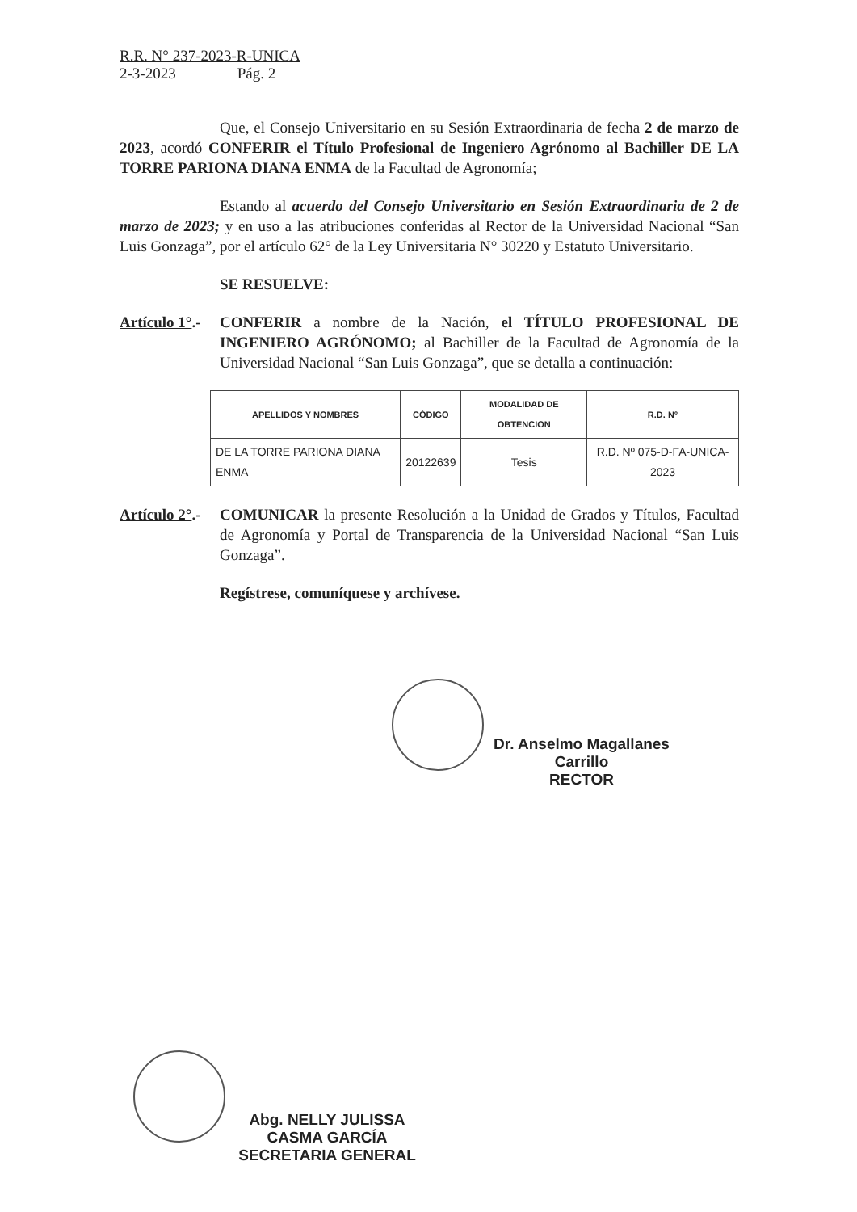R.R. N° 237-2023-R-UNICA
2-3-2023 Pág. 2
Que, el Consejo Universitario en su Sesión Extraordinaria de fecha 2 de marzo de 2023, acordó CONFERIR el Título Profesional de Ingeniero Agrónomo al Bachiller DE LA TORRE PARIONA DIANA ENMA de la Facultad de Agronomía;
Estando al acuerdo del Consejo Universitario en Sesión Extraordinaria de 2 de marzo de 2023; y en uso a las atribuciones conferidas al Rector de la Universidad Nacional “San Luis Gonzaga”, por el artículo 62° de la Ley Universitaria N° 30220 y Estatuto Universitario.
SE RESUELVE:
Artículo 1°.-
CONFERIR a nombre de la Nación, el TÍTULO PROFESIONAL DE INGENIERO AGRÓNOMO; al Bachiller de la Facultad de Agronomía de la Universidad Nacional “San Luis Gonzaga”, que se detalla a continuación:
| APELLIDOS Y NOMBRES | CÓDIGO | MODALIDAD DE OBTENCION | R.D. N° |
| --- | --- | --- | --- |
| DE LA TORRE PARIONA DIANA ENMA | 20122639 | Tesis | R.D. Nº 075-D-FA-UNICA-2023 |
Artículo 2°.-
COMUNICAR la presente Resolución a la Unidad de Grados y Títulos, Facultad de Agronomía y Portal de Transparencia de la Universidad Nacional “San Luis Gonzaga”.
Regístrese, comuníquese y archívese.
Dr. Anselmo Magallanes Carrillo
RECTOR
Abg. NELLY JULISSA CASMA GARCÍA
SECRETARIA GENERAL